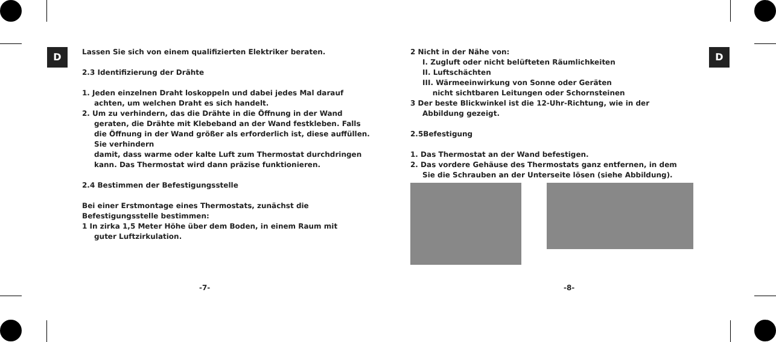D D
Lassen Sie sich von einem qualifizierten Elektriker beraten.
2.3 Identifizierung der Drähte
1. Jeden einzelnen Draht loskoppeln und dabei jedes Mal darauf
achten, um welchen Draht es sich handelt.
2. Um zu verhindern, das die Drähte in die Öffnung in der Wand
geraten, die Drähte mit Klebeband an der Wand festkleben. Falls die Öffnung in der Wand größer als erforderlich ist, diese auffüllen. Sie verhindern
damit, dass warme oder kalte Luft zum Thermostat durchdringen kann. Das Thermostat wird dann präzise funktionieren.
2.4 Bestimmen der Befestigungsstelle
Bei einer Erstmontage eines Thermostats, zunächst die Befestigungsstelle bestimmen:
1 In zirka 1,5 Meter Höhe über dem Boden, in einem Raum mit
guter Luftzirkulation.
-7-
2 Nicht in der Nähe von:
I. Zugluft oder nicht belüfteten Räumlichkeiten
II. Luftschächten
III. Wärmeeinwirkung von Sonne oder Geräten
nicht sichtbaren Leitungen oder Schornsteinen
3 Der beste Blickwinkel ist die 12-Uhr-Richtung, wie in der
Abbildung gezeigt.
2.5Befestigung
1. Das Thermostat an der Wand befestigen.
2. Das vordere Gehäuse des Thermostats ganz entfernen, in dem
Sie die Schrauben an der Unterseite lösen (siehe Abbildung).
-8-